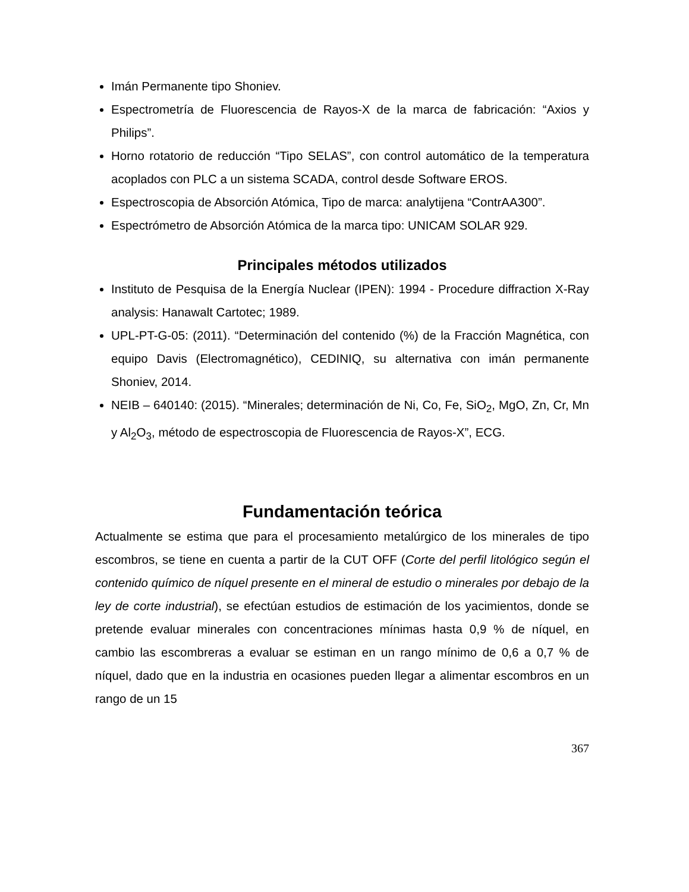Imán Permanente tipo Shoniev.
Espectrometría de Fluorescencia de Rayos-X de la marca de fabricación: “Axios y Philips”.
Horno rotatorio de reducción “Tipo SELAS”, con control automático de la temperatura acoplados con PLC a un sistema SCADA, control desde Software EROS.
Espectroscopia de Absorción Atómica, Tipo de marca: analytijena “ContrAA300”.
Espectrómetro de Absorción Atómica de la marca tipo: UNICAM SOLAR 929.
Principales métodos utilizados
Instituto de Pesquisa de la Energía Nuclear (IPEN): 1994 - Procedure diffraction X-Ray analysis: Hanawalt Cartotec; 1989.
UPL-PT-G-05: (2011). “Determinación del contenido (%) de la Fracción Magnética, con equipo Davis (Electromagnético), CEDINIQ, su alternativa con imán permanente Shoniev, 2014.
NEIB – 640140: (2015). “Minerales; determinación de Ni, Co, Fe, SiO<sub>2</sub>, MgO, Zn, Cr, Mn y Al<sub>2</sub>O<sub>3</sub>, método de espectroscopia de Fluorescencia de Rayos-X”, ECG.
Fundamentación teórica
Actualmente se estima que para el procesamiento metalúrgico de los minerales de tipo escombros, se tiene en cuenta a partir de la CUT OFF (Corte del perfil litológico según el contenido químico de níquel presente en el mineral de estudio o minerales por debajo de la ley de corte industrial), se efectúan estudios de estimación de los yacimientos, donde se pretende evaluar minerales con concentraciones mínimas hasta 0,9 % de níquel, en cambio las escombreras a evaluar se estiman en un rango mínimo de 0,6 a 0,7 % de níquel, dado que en la industria en ocasiones pueden llegar a alimentar escombros en un rango de un 15
367